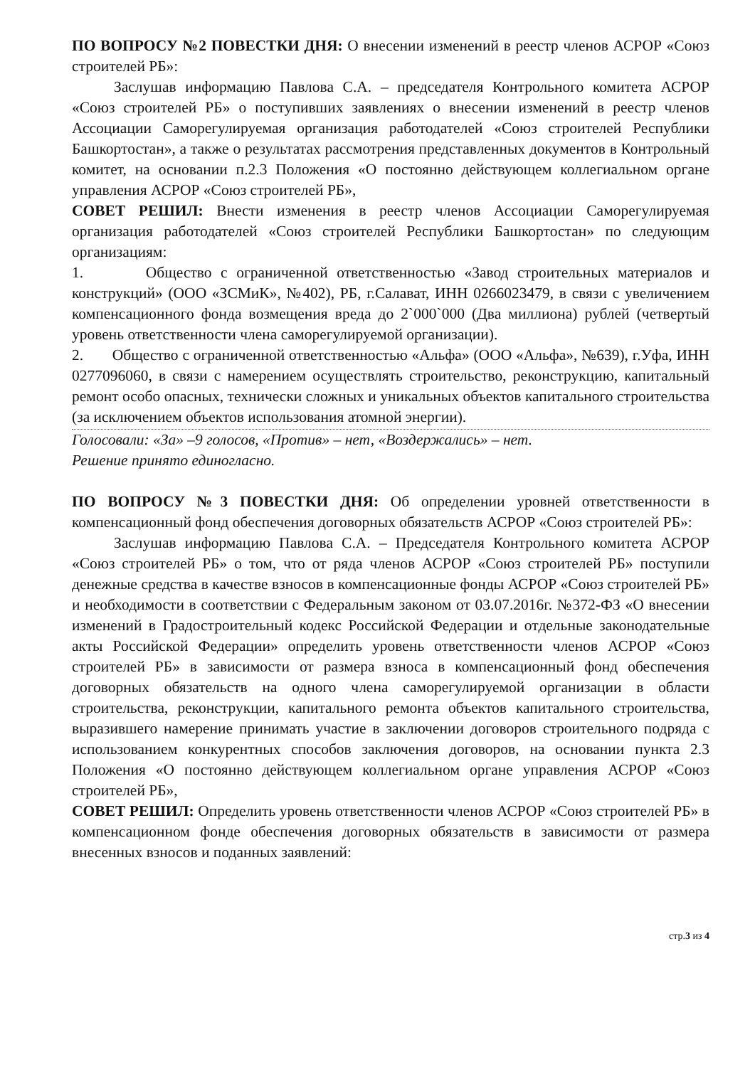ПО ВОПРОСУ №2 ПОВЕСТКИ ДНЯ: О внесении изменений в реестр членов АСРОР «Союз строителей РБ»:
Заслушав информацию Павлова С.А. – председателя Контрольного комитета АСРОР «Союз строителей РБ» о поступивших заявлениях о внесении изменений в реестр членов Ассоциации Саморегулируемая организация работодателей «Союз строителей Республики Башкортостан», а также о результатах рассмотрения представленных документов в Контрольный комитет, на основании п.2.3 Положения «О постоянно действующем коллегиальном органе управления АСРОР «Союз строителей РБ»,
СОВЕТ РЕШИЛ: Внести изменения в реестр членов Ассоциации Саморегулируемая организация работодателей «Союз строителей Республики Башкортостан» по следующим организациям:
1. Общество с ограниченной ответственностью «Завод строительных материалов и конструкций» (ООО «ЗСМиК», №402), РБ, г.Салават, ИНН 0266023479, в связи с увеличением компенсационного фонда возмещения вреда до 2`000`000 (Два миллиона) рублей (четвертый уровень ответственности члена саморегулируемой организации).
2. Общество с ограниченной ответственностью «Альфа» (ООО «Альфа», №639), г.Уфа, ИНН 0277096060, в связи с намерением осуществлять строительство, реконструкцию, капитальный ремонт особо опасных, технически сложных и уникальных объектов капитального строительства (за исключением объектов использования атомной энергии).
Голосовали: «За» –9 голосов, «Против» – нет, «Воздержались» – нет.
Решение принято единогласно.
ПО ВОПРОСУ №3 ПОВЕСТКИ ДНЯ: Об определении уровней ответственности в компенсационный фонд обеспечения договорных обязательств АСРОР «Союз строителей РБ»:
Заслушав информацию Павлова С.А. – Председателя Контрольного комитета АСРОР «Союз строителей РБ» о том, что от ряда членов АСРОР «Союз строителей РБ» поступили денежные средства в качестве взносов в компенсационные фонды АСРОР «Союз строителей РБ» и необходимости в соответствии с Федеральным законом от 03.07.2016г. №372-ФЗ «О внесении изменений в Градостроительный кодекс Российской Федерации и отдельные законодательные акты Российской Федерации» определить уровень ответственности членов АСРОР «Союз строителей РБ» в зависимости от размера взноса в компенсационный фонд обеспечения договорных обязательств на одного члена саморегулируемой организации в области строительства, реконструкции, капитального ремонта объектов капитального строительства, выразившего намерение принимать участие в заключении договоров строительного подряда с использованием конкурентных способов заключения договоров, на основании пункта 2.3 Положения «О постоянно действующем коллегиальном органе управления АСРОР «Союз строителей РБ»,
СОВЕТ РЕШИЛ: Определить уровень ответственности членов АСРОР «Союз строителей РБ» в компенсационном фонде обеспечения договорных обязательств в зависимости от размера внесенных взносов и поданных заявлений:
стр.3 из 4